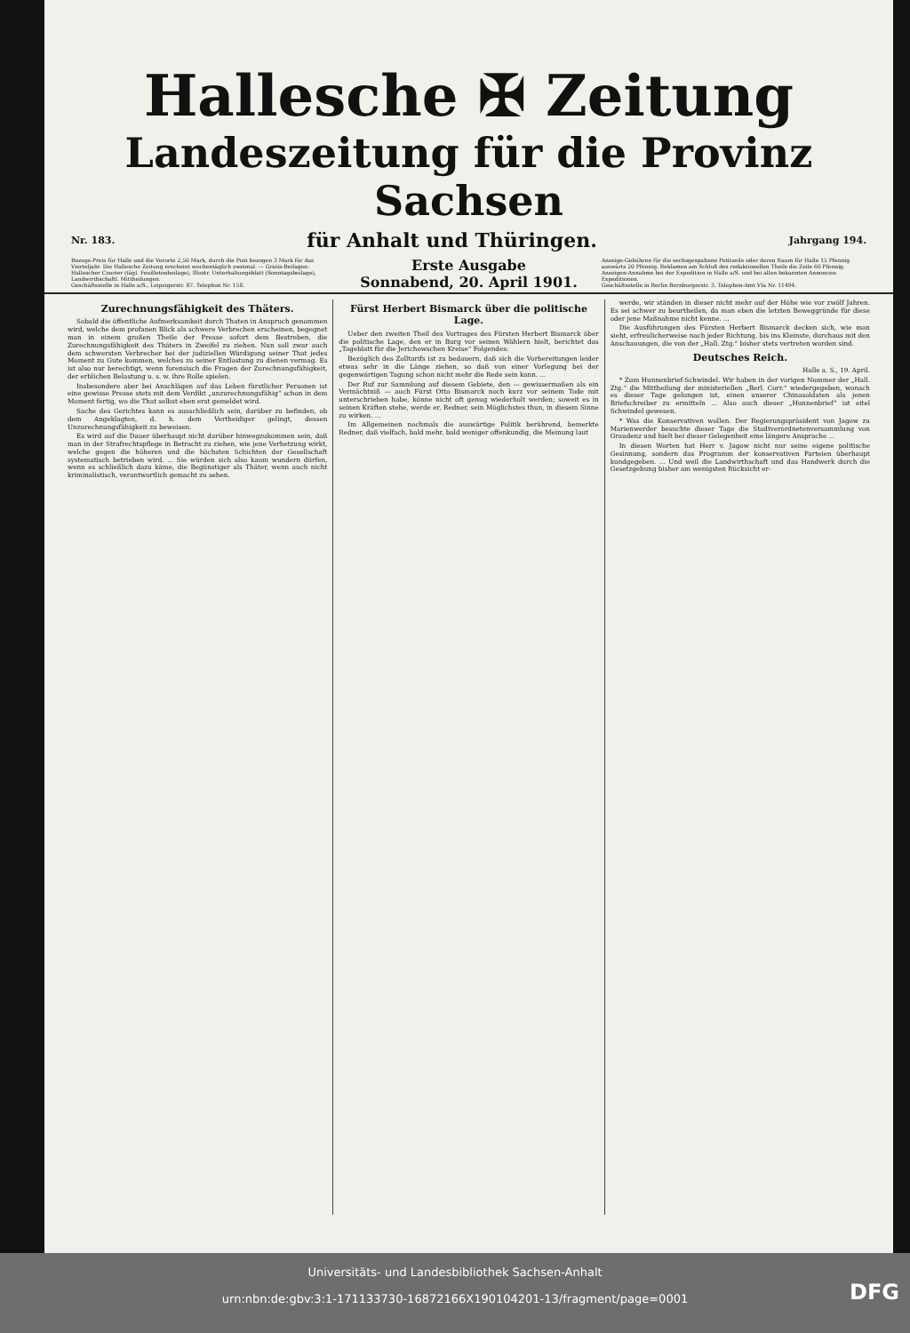Hallesche ✠ Zeitung
Landeszeitung für die Provinz Sachsen
Nr. 183. für Anhalt und Thüringen. Jahrgang 194.
Bezugs-Preis für Halle und die Vororte 2,50 Mark, durch die Post bezogen 3 Mark für das Vierteljahr. Die Hallesche Zeitung erscheint wochentäglich zweimal. — Gratis-Beilagen: Hallescher Courier (tägl. Feuilletonbeilage), Illustr. Unterhaltungsblatt (Sonntagsbeilage), Landwirthschaftl. Mittheilungen.
Geschäftsstelle in Halle a/S., Leipzigerstr. 87. Telephon Nr. 158.
Erste Ausgabe
Sonnabend, 20. April 1901.
Anzeige-Gebühren für die sechsgespaltene Petitzeile oder deren Raum für Halle 15 Pfennig auswärts 20 Pfennig. Reklamen am Schluß des redaktionellen Theils die Zeile 60 Pfennig. Anzeigen-Annahme bei der Expedition in Halle a/S. und bei allen bekannten Annoncen-Expeditionen.
Geschäftsstelle in Berlin Bernburgerstr. 3. Telephon-Amt VIa Nr. 11494.
Zurechnungsfähigkeit des Thäters.
Sobald die öffentliche Aufmerksamkeit durch Thaten in Anspruch genommen wird, welche dem profanen Blick als schwere Verbrechen erscheinen, begegnet man in einem großen Theile der Presse sofort dem Bestreben, die Zurechnungsfähigkeit des Thäters in Zweifel zu ziehen. Nun soll zwar auch dem schwersten Verbrecher bei der judiziellen Würdigung seiner That jedes Moment zu Gute kommen, welches zu seiner Entlastung zu dienen vermag. Es ist also nur berechtigt, wenn forensisch die Fragen der Zurechnungsfähigkeit, der erblichen Belastung u. s. w. ihre Rolle spielen.
Insbesondere aber bei Anschlägen auf das Leben fürstlicher Personen ist eine gewisse Presse stets mit dem Verdikt „unzurechnungsfähig“ schon in dem Moment fertig, wo die That selbst eben erst gemeldet wird.
Sache des Gerichtes kann es ausschließlich sein, darüber zu befinden, ob dem Angeklagten, d. h. dem Vertheidiger gelingt, dessen Unzurechnungsfähigkeit zu beweisen.
Es wird auf die Dauer überhaupt nicht darüber hinwegzukommen sein, daß man in der Strafrechtspflege in Betracht zu ziehen, wie jene Verhetzung wirkt, welche gegen die höheren und die höchsten Schichten der Gesellschaft systematisch betrieben wird. ... Sie würden sich also kaum wundern dürfen, wenn es schließlich dazu käme, die Begünstiger als Thäter, wenn auch nicht kriminalistisch, verantwortlich gemacht zu sehen.
Fürst Herbert Bismarck über die politische Lage.
Ueber den zweiten Theil des Vortrages des Fürsten Herbert Bismarck über die politische Lage, den er in Burg vor seinen Wählern hielt, berichtet das „Tageblatt für die Jerichowschen Kreise“ Folgendes:
Bezüglich des Zolltarifs ist zu bedauern, daß sich die Vorbereitungen leider etwas sehr in die Länge ziehen, so daß von einer Vorlegung bei der gegenwärtigen Tagung schon nicht mehr die Rede sein kann. ...
Der Ruf zur Sammlung auf diesem Gebiete, den — gewissermaßen als ein Vermächtniß — auch Fürst Otto Bismarck noch kurz vor seinem Tode mit unterschrieben habe, könne nicht oft genug wiederholt werden; soweit es in seinen Kräften stehe, werde er, Redner, sein Möglichstes thun, in diesem Sinne zu wirken. ...
Im Allgemeinen nochmals die auswärtige Politik berührend, bemerkte Redner, daß vielfach, bald mehr, bald weniger offenkundig, die Meinung laut
werde, wir ständen in dieser nicht mehr auf der Höhe wie vor zwölf Jahren. Es sei schwer zu beurtheilen, da man eben die letzten Beweggründe für diese oder jene Maßnahme nicht kenne. ...
Die Ausführungen des Fürsten Herbert Bismarck decken sich, wie man sieht, erfreulicherweise nach jeder Richtung, bis ins Kleinste, durchaus mit den Anschauungen, die von der „Hall. Ztg.“ bisher stets vertreten worden sind.
Deutsches Reich.
Halle a. S., 19. April.
* Zum Hunnenbrief-Schwindel. Wir haben in der vorigen Nummer der „Hall. Ztg.“ die Mittheilung der ministeriellen „Berl. Corr.“ wiedergegeben, wonach es dieser Tage gelungen ist, einen unserer Chinasoldaten als jenen Briefschreiber zu ermitteln ... Also auch dieser „Hunnenbrief“ ist eitel Schwindel gewesen.
* Was die Konservativen wollen. Der Regierungspräsident von Jagow zu Marienwerder besuchte dieser Tage die Stadtverordnetenversammlung von Graudenz und hielt bei dieser Gelegenheit eine längere Ansprache ...
In diesen Worten hat Herr v. Jagow nicht nur seine eigene politische Gesinnung, sondern das Programm der konservativen Parteien überhaupt kundgegeben. ... Und weil die Landwirthschaft und das Handwerk durch die Gesetzgebung bisher am wenigsten Rücksicht er-
Universitäts- und Landesbibliothek Sachsen-Anhalt
urn:nbn:de:gbv:3:1-171133730-16872166X190104201-13/fragment/page=0001
DFG